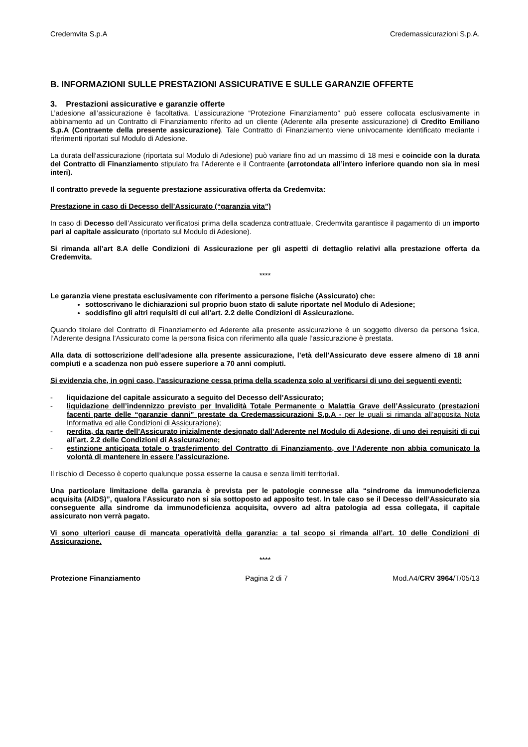Credemvita S.p.A Credemassicurazioni S.p.A.
B. INFORMAZIONI SULLE PRESTAZIONI ASSICURATIVE E SULLE GARANZIE OFFERTE
3. Prestazioni assicurative e garanzie offerte
L’adesione all’assicurazione è facoltativa. L’assicurazione “Protezione Finanziamento” può essere collocata esclusivamente in abbinamento ad un Contratto di Finanziamento riferito ad un cliente (Aderente alla presente assicurazione) di Credito Emiliano S.p.A (Contraente della presente assicurazione). Tale Contratto di Finanziamento viene univocamente identificato mediante i riferimenti riportati sul Modulo di Adesione.
La durata dell‘assicurazione (riportata sul Modulo di Adesione) può variare fino ad un massimo di 18 mesi e coincide con la durata del Contratto di Finanziamento stipulato fra l’Aderente e il Contraente (arrotondata all’intero inferiore quando non sia in mesi interi).
Il contratto prevede la seguente prestazione assicurativa offerta da Credemvita:
Prestazione in caso di Decesso dell’Assicurato (“garanzia vita”)
In caso di Decesso dell’Assicurato verificatosi prima della scadenza contrattuale, Credemvita garantisce il pagamento di un importo pari al capitale assicurato (riportato sul Modulo di Adesione).
Si rimanda all’art 8.A delle Condizioni di Assicurazione per gli aspetti di dettaglio relativi alla prestazione offerta da Credemvita.
****
Le garanzia viene prestata esclusivamente con riferimento a persone fisiche (Assicurato) che:
sottoscrivano le dichiarazioni sul proprio buon stato di salute riportate nel Modulo di Adesione;
soddisfino gli altri requisiti di cui all’art. 2.2 delle Condizioni di Assicurazione.
Quando titolare del Contratto di Finanziamento ed Aderente alla presente assicurazione è un soggetto diverso da persona fisica, l’Aderente designa l’Assicurato come la persona fisica con riferimento alla quale l’assicurazione è prestata.
Alla data di sottoscrizione dell’adesione alla presente assicurazione, l’età dell’Assicurato deve essere almeno di 18 anni compiuti e a scadenza non può essere superiore a 70 anni compiuti.
Si evidenzia che, in ogni caso, l’assicurazione cessa prima della scadenza solo al verificarsi di uno dei seguenti eventi:
- liquidazione del capitale assicurato a seguito del Decesso dell’Assicurato;
- liquidazione dell’indennizzo previsto per Invalidità Totale Permanente o Malattia Grave dell’Assicurato (prestazioni facenti parte delle “garanzie danni” prestate da Credemassicurazioni S.p.A - per le quali si rimanda all’apposita Nota Informativa ed alle Condizioni di Assicurazione);
- perdita, da parte dell’Assicurato inizialmente designato dall’Aderente nel Modulo di Adesione, di uno dei requisiti di cui all’art. 2.2 delle Condizioni di Assicurazione;
- estinzione anticipata totale o trasferimento del Contratto di Finanziamento, ove l’Aderente non abbia comunicato la volontà di mantenere in essere l’assicurazione.
Il rischio di Decesso è coperto qualunque possa esserne la causa e senza limiti territoriali.
Una particolare limitazione della garanzia è prevista per le patologie connesse alla “sindrome da immunodeficienza acquisita (AIDS)”, qualora l’Assicurato non si sia sottoposto ad apposito test. In tale caso se il Decesso dell’Assicurato sia conseguente alla sindrome da immunodeficienza acquisita, ovvero ad altra patologia ad essa collegata, il capitale assicurato non verrà pagato.
Vi sono ulteriori cause di mancata operatività della garanzia: a tal scopo si rimanda all’art. 10 delle Condizioni di Assicurazione.
****
Protezione Finanziamento Pagina 2 di 7 Mod.A4/CRV 3964/T/05/13